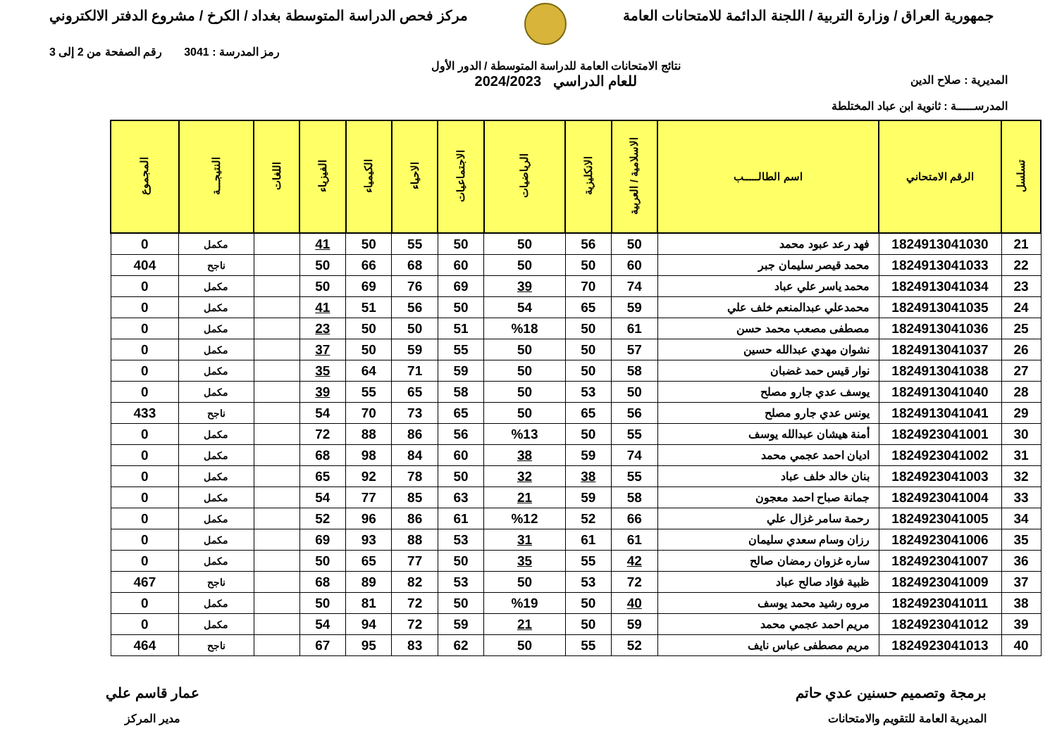جمهورية العراق / وزارة التربية / اللجنة الدائمة للامتحانات العامة
مركز فحص الدراسة المتوسطة بغداد / الكرخ / مشروع الدفتر الالكتروني
المديرية : صلاح الدين
المدرســـــة : ثانوية ابن عباد المختلطة
نتائج الامتحانات العامة للدراسة المتوسطة / الدور الأول
للعام الدراسي 2024/2023
رمز المدرسة : 3041 رقم الصفحة من 2 إلى 3
| تسلسل | الرقم الامتحاني | اسم الطالـــــب | الاسلامية / العربية | الانكليزية | الرياضيات | الاجتماعيات | الاحياء | الكيمياء | الفيزياء | اللغات | النتيجـــة | المجموع |
| --- | --- | --- | --- | --- | --- | --- | --- | --- | --- | --- | --- | --- |
| 21 | 1824913041030 | فهد رعد عبود محمد | 50 | 56 | 50 | 50 | 55 | 50 | 41 | | مكمل | 0 |
| 22 | 1824913041033 | محمد قيصر سليمان جبر | 60 | 50 | 50 | 60 | 68 | 66 | 50 | | ناجح | 404 |
| 23 | 1824913041034 | محمد ياسر علي عباد | 74 | 70 | 39 | 69 | 76 | 69 | 50 | | مكمل | 0 |
| 24 | 1824913041035 | محمدعلي عبدالمنعم خلف علي | 59 | 65 | 54 | 50 | 56 | 51 | 41 | | مكمل | 0 |
| 25 | 1824913041036 | مصطفى مصعب محمد حسن | 61 | 50 | %18 | 51 | 50 | 50 | 23 | | مكمل | 0 |
| 26 | 1824913041037 | نشوان مهدي عبدالله حسين | 57 | 50 | 50 | 55 | 59 | 50 | 37 | | مكمل | 0 |
| 27 | 1824913041038 | نوار قيس حمد غضبان | 58 | 50 | 50 | 59 | 71 | 64 | 35 | | مكمل | 0 |
| 28 | 1824913041040 | يوسف عدي جارو مصلح | 50 | 53 | 50 | 58 | 65 | 55 | 39 | | مكمل | 0 |
| 29 | 1824913041041 | يونس عدي جارو مصلح | 56 | 65 | 50 | 65 | 73 | 70 | 54 | | ناجح | 433 |
| 30 | 1824923041001 | أمنة هيشان عبدالله يوسف | 55 | 50 | %13 | 56 | 86 | 88 | 72 | | مكمل | 0 |
| 31 | 1824923041002 | اديان احمد عجمي محمد | 74 | 59 | 38 | 60 | 84 | 98 | 68 | | مكمل | 0 |
| 32 | 1824923041003 | بنان خالد خلف عباد | 55 | 38 | 32 | 50 | 78 | 92 | 65 | | مكمل | 0 |
| 33 | 1824923041004 | جمانة صباح احمد معجون | 58 | 59 | 21 | 63 | 85 | 77 | 54 | | مكمل | 0 |
| 34 | 1824923041005 | رحمة سامر غزال علي | 66 | 52 | %12 | 61 | 86 | 96 | 52 | | مكمل | 0 |
| 35 | 1824923041006 | رزان وسام سعدي سليمان | 61 | 61 | 31 | 53 | 88 | 93 | 69 | | مكمل | 0 |
| 36 | 1824923041007 | ساره غزوان رمضان صالح | 42 | 55 | 35 | 50 | 77 | 65 | 50 | | مكمل | 0 |
| 37 | 1824923041009 | ظبية فؤاد صالح عباد | 72 | 53 | 50 | 53 | 82 | 89 | 68 | | ناجح | 467 |
| 38 | 1824923041011 | مروه رشيد محمد يوسف | 40 | 50 | %19 | 50 | 72 | 81 | 50 | | مكمل | 0 |
| 39 | 1824923041012 | مريم احمد عجمي محمد | 59 | 50 | 21 | 59 | 72 | 94 | 54 | | مكمل | 0 |
| 40 | 1824923041013 | مريم مصطفى عباس نايف | 52 | 55 | 50 | 62 | 83 | 95 | 67 | | ناجح | 464 |
برمجة وتصميم حسنين عدي حاتم
المديرية العامة للتقويم والامتحانات
عمار قاسم علي
مدير المركز